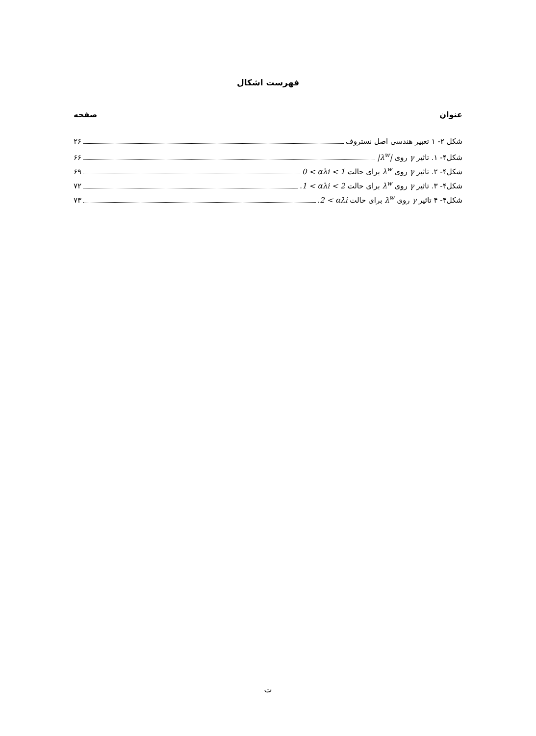فهرست اشکال
عنوان صفحه
شکل ۲- ۱ تعبیر هندسی اصل نستروف ۲۶
شکل۴- ۱. تاثیر γ روی |λ<sup>w</sup>| ۶۶
شکل۴- ۲. تاثیر γ روی λ<sup>w</sup> برای حالت 0 < αλi < 1 ۶۹
شکل۴- ۳. تاثیر γ روی λ<sup>w</sup> برای حالت 1 < αλi < 2. ۷۲
شکل۴- ۴ تاثیر γ روی λ<sup>w</sup> برای حالت 2 < αλi. ۷۳
ت